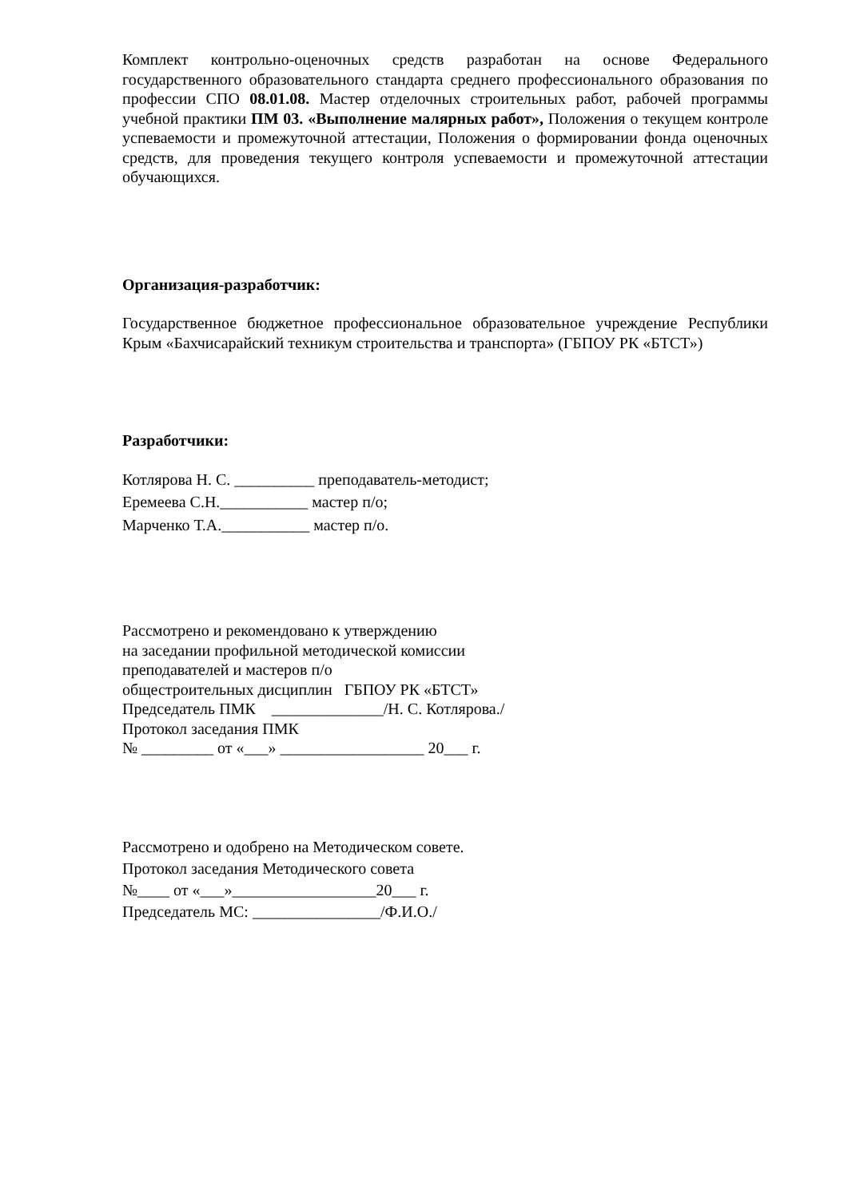Комплект контрольно-оценочных средств разработан на основе Федерального государственного образовательного стандарта среднего профессионального образования по профессии СПО 08.01.08. Мастер отделочных строительных работ, рабочей программы учебной практики ПМ 03. «Выполнение малярных работ», Положения о текущем контроле успеваемости и промежуточной аттестации, Положения о формировании фонда оценочных средств, для проведения текущего контроля успеваемости и промежуточной аттестации обучающихся.
Организация-разработчик:
Государственное бюджетное профессиональное образовательное учреждение Республики Крым «Бахчисарайский техникум строительства и транспорта» (ГБПОУ РК «БТСТ»)
Разработчики:
Котлярова Н. С. __________ преподаватель-методист;
Еремеева С.Н.___________ мастер п/о;
Марченко Т.А.___________ мастер п/о.
Рассмотрено и рекомендовано к утверждению
на заседании профильной методической комиссии
преподавателей и мастеров п/о
общестроительных дисциплин ГБПОУ РК «БТСТ»
Председатель ПМК ______________/Н. С. Котлярова./
Протокол заседания ПМК
№ _________ от «___» __________________ 20___ г.
Рассмотрено и одобрено на Методическом совете.
Протокол заседания Методического совета
№____ от «___»__________________20___ г.
Председатель МС: ________________/Ф.И.О./